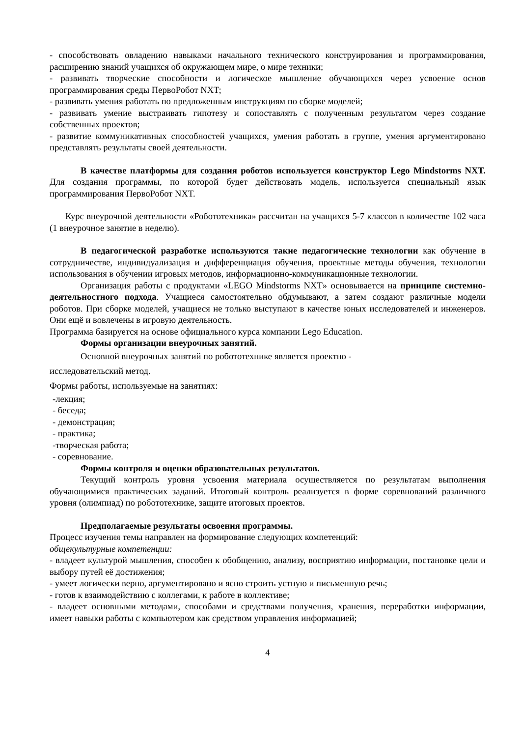- способствовать овладению навыками начального технического конструирования и программирования, расширению знаний учащихся об окружающем мире, о мире техники;
- развивать творческие способности и логическое мышление обучающихся через усвоение основ программирования среды ПервоРобот NXT;
- развивать умения работать по предложенным инструкциям по сборке моделей;
- развивать умение выстраивать гипотезу и сопоставлять с полученным результатом через создание собственных проектов;
- развитие коммуникативных способностей учащихся, умения работать в группе, умения аргументировано представлять результаты своей деятельности.
В качестве платформы для создания роботов используется конструктор Lego Mindstorms NXT. Для создания программы, по которой будет действовать модель, используется специальный язык программирования ПервоРобот NXT.
Курс внеурочной деятельности «Робототехника» рассчитан на учащихся 5-7 классов в количестве 102 часа (1 внеурочное занятие в неделю).
В педагогической разработке используются такие педагогические технологии как обучение в сотрудничестве, индивидуализация и дифференциация обучения, проектные методы обучения, технологии использования в обучении игровых методов, информационно-коммуникационные технологии.
Организация работы с продуктами «LEGO Mindstorms NXT» основывается на принципе системно-деятельностного подхода. Учащиеся самостоятельно обдумывают, а затем создают различные модели роботов. При сборке моделей, учащиеся не только выступают в качестве юных исследователей и инженеров. Они ещё и вовлечены в игровую деятельность.
Программа базируется на основе официального курса компании Lego Education.
Формы организации внеурочных занятий.
Основной внеурочных занятий по робототехнике является проектно -
исследовательский метод.
Формы работы, используемые на занятиях:
-лекция;
- беседа;
- демонстрация;
- практика;
-творческая работа;
- соревнование.
Формы контроля и оценки образовательных результатов.
Текущий контроль уровня усвоения материала осуществляется по результатам выполнения обучающимися практических заданий. Итоговый контроль реализуется в форме соревнований различного уровня (олимпиад) по робототехнике, защите итоговых проектов.
Предполагаемые результаты освоения программы.
Процесс изучения темы направлен на формирование следующих компетенций:
общекультурные компетенции:
- владеет культурой мышления, способен к обобщению, анализу, восприятию информации, постановке цели и выбору путей её достижения;
- умеет логически верно, аргументировано и ясно строить устную и письменную речь;
- готов к взаимодействию с коллегами, к работе в коллективе;
- владеет основными методами, способами и средствами получения, хранения, переработки информации, имеет навыки работы с компьютером как средством управления информацией;
4